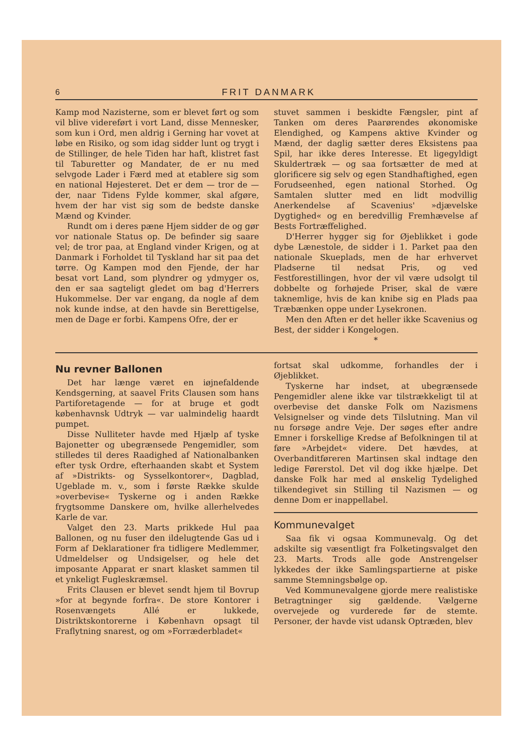6 FRIT DANMARK
Kamp mod Nazisterne, som er blevet ført og som vil blive videreført i vort Land, disse Mennesker, som kun i Ord, men aldrig i Gerning har vovet at løbe en Risiko, og som idag sidder lunt og trygt i de Stillinger, de hele Tiden har haft, klistret fast til Taburetter og Mandater, de er nu med selvgode Lader i Færd med at etablere sig som en national Højesteret. Det er dem — tror de — der, naar Tidens Fylde kommer, skal afgøre, hvem der har vist sig som de bedste danske Mænd og Kvinder.
Rundt om i deres pæne Hjem sidder de og gør vor nationale Status op. De befinder sig saare vel; de tror paa, at England vinder Krigen, og at Danmark i Forholdet til Tyskland har sit paa det tørre. Og Kampen mod den Fjende, der har besat vort Land, som plyndrer og ydmyger os, den er saa sagteligt gledet om bag d'Herrers Hukommelse. Der var engang, da nogle af dem nok kunde indse, at den havde sin Berettigelse, men de Dage er forbi. Kampens Ofre, der er
stuvet sammen i beskidte Fængsler, pint af Tanken om deres Paarørendes økonomiske Elendighed, og Kampens aktive Kvinder og Mænd, der daglig sætter deres Eksistens paa Spil, har ikke deres Interesse. Et ligegyldigt Skuldertræk — og saa fortsætter de med at glorificere sig selv og egen Standhaftighed, egen Forudseenhed, egen national Storhed. Og Samtalen slutter med en lidt modvillig Anerkendelse af Scavenius' »djævelske Dygtighed« og en beredvillig Fremhævelse af Bests Fortræffelighed.
D'Herrer hygger sig for Øjeblikket i gode dybe Lænestole, de sidder i 1. Parket paa den nationale Skueplads, men de har erhvervet Pladserne til nedsat Pris, og ved Festforestillingen, hvor der vil være udsolgt til dobbelte og forhøjede Priser, skal de være taknemlige, hvis de kan knibe sig en Plads paa Træbænken oppe under Lysekronen.
Men den Aften er det heller ikke Scavenius og Best, der sidder i Kongelogen.
*
Nu revner Ballonen
Det har længe været en iøjnefaldende Kendsgerning, at saavel Frits Clausen som hans Partiforetagende — for at bruge et godt københavnsk Udtryk — var ualmindelig haardt pumpet.
Disse Nulliteter havde med Hjælp af tyske Bajonetter og ubegrænsede Pengemidler, som stilledes til deres Raadighed af Nationalbanken efter tysk Ordre, efterhaanden skabt et System af »Distrikts- og Sysselkontorer«, Dagblad, Ugeblade m. v., som i første Række skulde »overbevise« Tyskerne og i anden Række frygtsomme Danskere om, hvilke allerhelvedes Karle de var.
Valget den 23. Marts prikkede Hul paa Ballonen, og nu fuser den ildelugtende Gas ud i Form af Deklarationer fra tidligere Medlemmer, Udmeldelser og Undsigelser, og hele det imposante Apparat er snart klasket sammen til et ynkeligt Fugleskræmsel.
Frits Clausen er blevet sendt hjem til Bovrup »for at begynde forfra«. De store Kontorer i Rosenvængets Allé er lukkede, Distriktskontorerne i København opsagt til Fraflytning snarest, og om »Forræderbladet«
fortsat skal udkomme, forhandles der i Øjeblikket.
Tyskerne har indset, at ubegrænsede Pengemidler alene ikke var tilstrækkeligt til at overbevise det danske Folk om Nazismens Velsignelser og vinde dets Tilslutning. Man vil nu forsøge andre Veje. Der søges efter andre Emner i forskellige Kredse af Befolkningen til at føre »Arbejdet« videre. Det hævdes, at Overbanditføreren Martinsen skal indtage den ledige Førerstol. Det vil dog ikke hjælpe. Det danske Folk har med al ønskelig Tydelighed tilkendegivet sin Stilling til Nazismen — og denne Dom er inappellabel.
Kommunevalget
Saa fik vi ogsaa Kommunevalg. Og det adskilte sig væsentligt fra Folketingsvalget den 23. Marts. Trods alle gode Anstrengelser lykkedes der ikke Samlingspartierne at piske samme Stemningsbølge op.
Ved Kommunevalgene gjorde mere realistiske Betragtninger sig gældende. Vælgerne overvejede og vurderede før de stemte. Personer, der havde vist udansk Optræden, blev